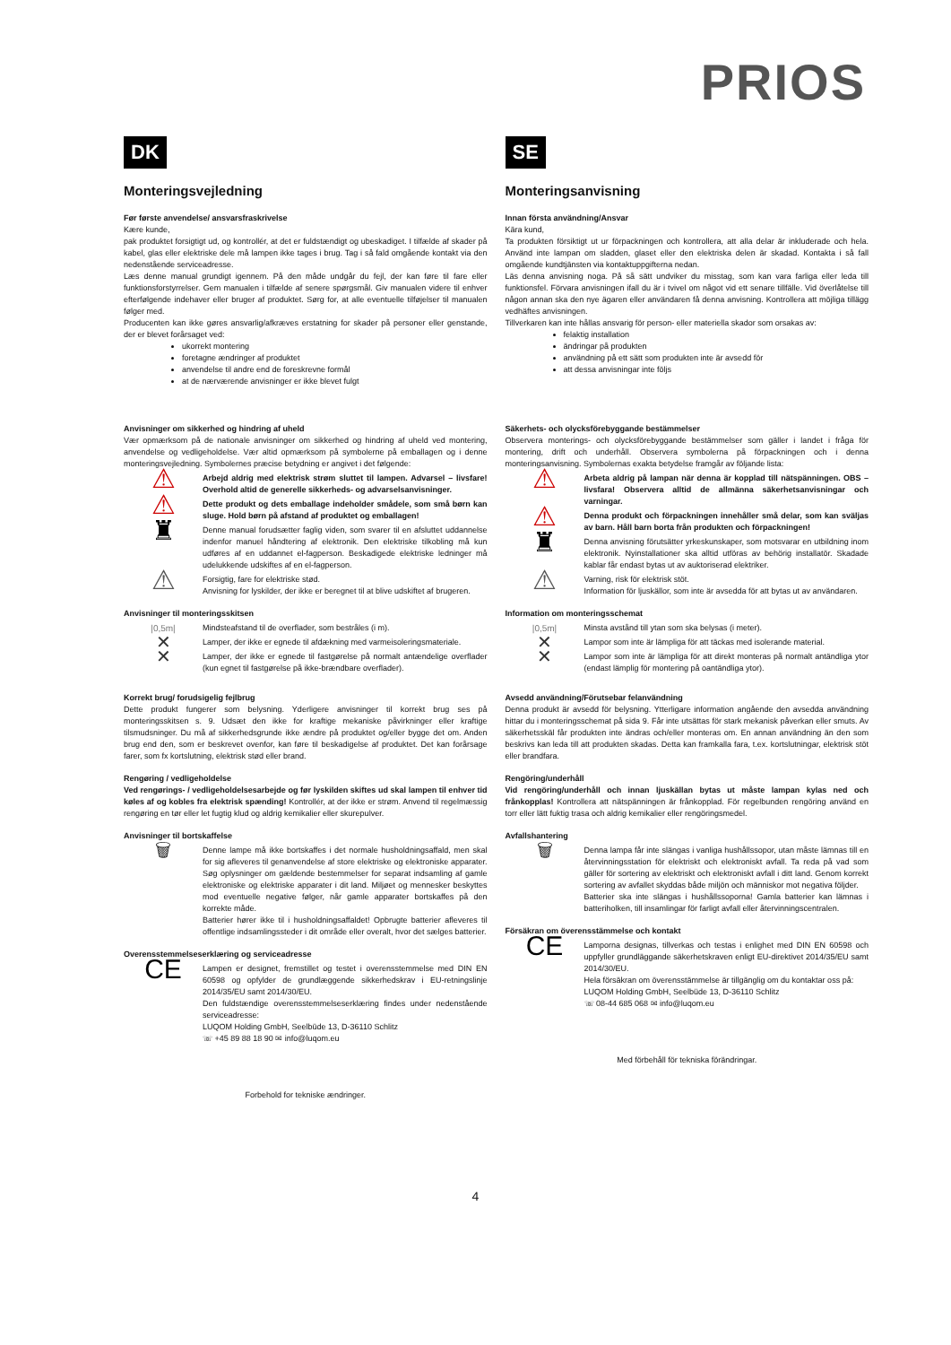PRIOS
DK
Monteringsvejledning
Før første anvendelse/ ansvarsfraskrivelse
Kære kunde,
pak produktet forsigtigt ud, og kontrollér, at det er fuldstændigt og ubeskadiget. I tilfælde af skader på kabel, glas eller elektriske dele må lampen ikke tages i brug. Tag i så fald omgående kontakt via den nedenstående serviceadresse.
Læs denne manual grundigt igennem. På den måde undgår du fejl, der kan føre til fare eller funktionsforstyrrelser. Gem manualen i tilfælde af senere spørgsmål. Giv manualen videre til enhver efterfølgende indehaver eller bruger af produktet. Sørg for, at alle eventuelle tilføjelser til manualen følger med.
Producenten kan ikke gøres ansvarlig/afkræves erstatning for skader på personer eller genstande, der er blevet forårsaget ved:
ukorrekt montering
foretagne ændringer af produktet
anvendelse til andre end de foreskrevne formål
at de nærværende anvisninger er ikke blevet fulgt
Anvisninger om sikkerhed og hindring af uheld
Vær opmærksom på de nationale anvisninger om sikkerhed og hindring af uheld ved montering, anvendelse og vedligeholdelse. Vær altid opmærksom på symbolerne på emballagen og i denne monteringsvejledning. Symbolernes præcise betydning er angivet i det følgende:
⚠
Arbejd aldrig med elektrisk strøm sluttet til lampen. Advarsel – livsfare! Overhold altid de generelle sikkerheds- og advarselsanvisninger.
⚠
Dette produkt og dets emballage indeholder smådele, som små børn kan sluge. Hold børn på afstand af produktet og emballagen!
♜
Denne manual forudsætter faglig viden, som svarer til en afsluttet uddannelse indenfor manuel håndtering af elektronik. Den elektriske tilkobling må kun udføres af en uddannet el-fagperson. Beskadigede elektriske ledninger må udelukkende udskiftes af en el-fagperson.
⚠
Forsigtig, fare for elektriske stød.
Anvisning for lyskilder, der ikke er beregnet til at blive udskiftet af brugeren.
Anvisninger til monteringsskitsen
|0,5m| Mindsteafstand til de overflader, som bestråles (i m).
✕
Lamper, der ikke er egnede til afdækning med varmeisoleringsmateriale.
✕
Lamper, der ikke er egnede til fastgørelse på normalt antændelige overflader (kun egnet til fastgørelse på ikke-brændbare overflader).
Korrekt brug/ forudsigelig fejlbrug
Dette produkt fungerer som belysning. Yderligere anvisninger til korrekt brug ses på monteringsskitsen s. 9. Udsæt den ikke for kraftige mekaniske påvirkninger eller kraftige tilsmudsninger. Du må af sikkerhedsgrunde ikke ændre på produktet og/eller bygge det om. Anden brug end den, som er beskrevet ovenfor, kan føre til beskadigelse af produktet. Det kan forårsage farer, som fx kortslutning, elektrisk stød eller brand.
Rengøring / vedligeholdelse
Ved rengørings- / vedligeholdelsesarbejde og før lyskilden skiftes ud skal lampen til enhver tid køles af og kobles fra elektrisk spænding! Kontrollér, at der ikke er strøm. Anvend til regelmæssig rengøring en tør eller let fugtig klud og aldrig kemikalier eller skurepulver.
Anvisninger til bortskaffelse
🗑
Denne lampe må ikke bortskaffes i det normale husholdningsaffald, men skal for sig afleveres til genanvendelse af store elektriske og elektroniske apparater. Søg oplysninger om gældende bestemmelser for separat indsamling af gamle elektroniske og elektriske apparater i dit land. Miljøet og mennesker beskyttes mod eventuelle negative følger, når gamle apparater bortskaffes på den korrekte måde.
Batterier hører ikke til i husholdningsaffaldet! Opbrugte batterier afleveres til offentlige indsamlingssteder i dit område eller overalt, hvor det sælges batterier.
Overensstemmelseserklæring og serviceadresse
CE
Lampen er designet, fremstillet og testet i overensstemmelse med DIN EN 60598 og opfylder de grundlæggende sikkerhedskrav i EU-retningslinje 2014/35/EU samt 2014/30/EU.
Den fuldstændige overensstemmelseserklæring findes under nedenstående serviceadresse:
LUQOM Holding GmbH, Seelbüde 13, D-36110 Schlitz
☏ +45 89 88 18 90 ✉ info@luqom.eu
Forbehold for tekniske ændringer.
SE
Monteringsanvisning
Innan första användning/Ansvar
Kära kund,
Ta produkten försiktigt ut ur förpackningen och kontrollera, att alla delar är inkluderade och hela. Använd inte lampan om sladden, glaset eller den elektriska delen är skadad. Kontakta i så fall omgående kundtjänsten via kontaktuppgifterna nedan.
Läs denna anvisning noga. På så sätt undviker du misstag, som kan vara farliga eller leda till funktionsfel. Förvara anvisningen ifall du är i tvivel om något vid ett senare tillfälle. Vid överlåtelse till någon annan ska den nye ägaren eller användaren få denna anvisning. Kontrollera att möjliga tillägg vedhäftes anvisningen.
Tillverkaren kan inte hållas ansvarig för person- eller materiella skador som orsakas av:
felaktig installation
ändringar på produkten
användning på ett sätt som produkten inte är avsedd för
att dessa anvisningar inte följs
Säkerhets- och olycksförebyggande bestämmelser
Observera monterings- och olycksförebyggande bestämmelser som gäller i landet i fråga för montering, drift och underhåll. Observera symbolerna på förpackningen och i denna monteringsanvisning. Symbolernas exakta betydelse framgår av följande lista:
⚠
Arbeta aldrig på lampan när denna är kopplad till nätspänningen. OBS – livsfara! Observera alltid de allmänna säkerhetsanvisningar och varningar.
⚠
Denna produkt och förpackningen innehåller små delar, som kan sväljas av barn. Håll barn borta från produkten och förpackningen!
♜
Denna anvisning förutsätter yrkeskunskaper, som motsvarar en utbildning inom elektronik. Nyinstallationer ska alltid utföras av behörig installatör. Skadade kablar får endast bytas ut av auktoriserad elektriker.
⚠
Varning, risk för elektrisk stöt.
Information för ljuskällor, som inte är avsedda för att bytas ut av användaren.
Information om monteringsschemat
|0,5m| Minsta avstånd till ytan som ska belysas (i meter).
✕
Lampor som inte är lämpliga för att täckas med isolerande material.
✕
Lampor som inte är lämpliga för att direkt monteras på normalt antändliga ytor (endast lämplig för montering på oantändliga ytor).
Avsedd användning/Förutsebar felanvändning
Denna produkt är avsedd för belysning. Ytterligare information angående den avsedda användning hittar du i monteringsschemat på sida 9. Får inte utsättas för stark mekanisk påverkan eller smuts. Av säkerhetsskäl får produkten inte ändras och/eller monteras om. En annan användning än den som beskrivs kan leda till att produkten skadas. Detta kan framkalla fara, t.ex. kortslutningar, elektrisk stöt eller brandfara.
Rengöring/underhåll
Vid rengöring/underhåll och innan ljuskällan bytas ut måste lampan kylas ned och frånkopplas! Kontrollera att nätspänningen är frånkopplad. För regelbunden rengöring använd en torr eller lätt fuktig trasa och aldrig kemikalier eller rengöringsmedel.
Avfallshantering
🗑
Denna lampa får inte slängas i vanliga hushållssopor, utan måste lämnas till en återvinningsstation för elektriskt och elektroniskt avfall. Ta reda på vad som gäller för sortering av elektriskt och elektroniskt avfall i ditt land. Genom korrekt sortering av avfallet skyddas både miljön och människor mot negativa följder.
Batterier ska inte slängas i hushållssoporna! Gamla batterier kan lämnas i batteriholken, till insamlingar för farligt avfall eller återvinningscentralen.
Försäkran om överensstämmelse och kontakt
CE
Lamporna designas, tillverkas och testas i enlighet med DIN EN 60598 och uppfyller grundläggande säkerhetskraven enligt EU-direktivet 2014/35/EU samt 2014/30/EU.
Hela försäkran om överensstämmelse är tillgänglig om du kontaktar oss på:
LUQOM Holding GmbH, Seelbüde 13, D-36110 Schlitz
☏ 08-44 685 068 ✉ info@luqom.eu
Med förbehåll för tekniska förändringar.
4